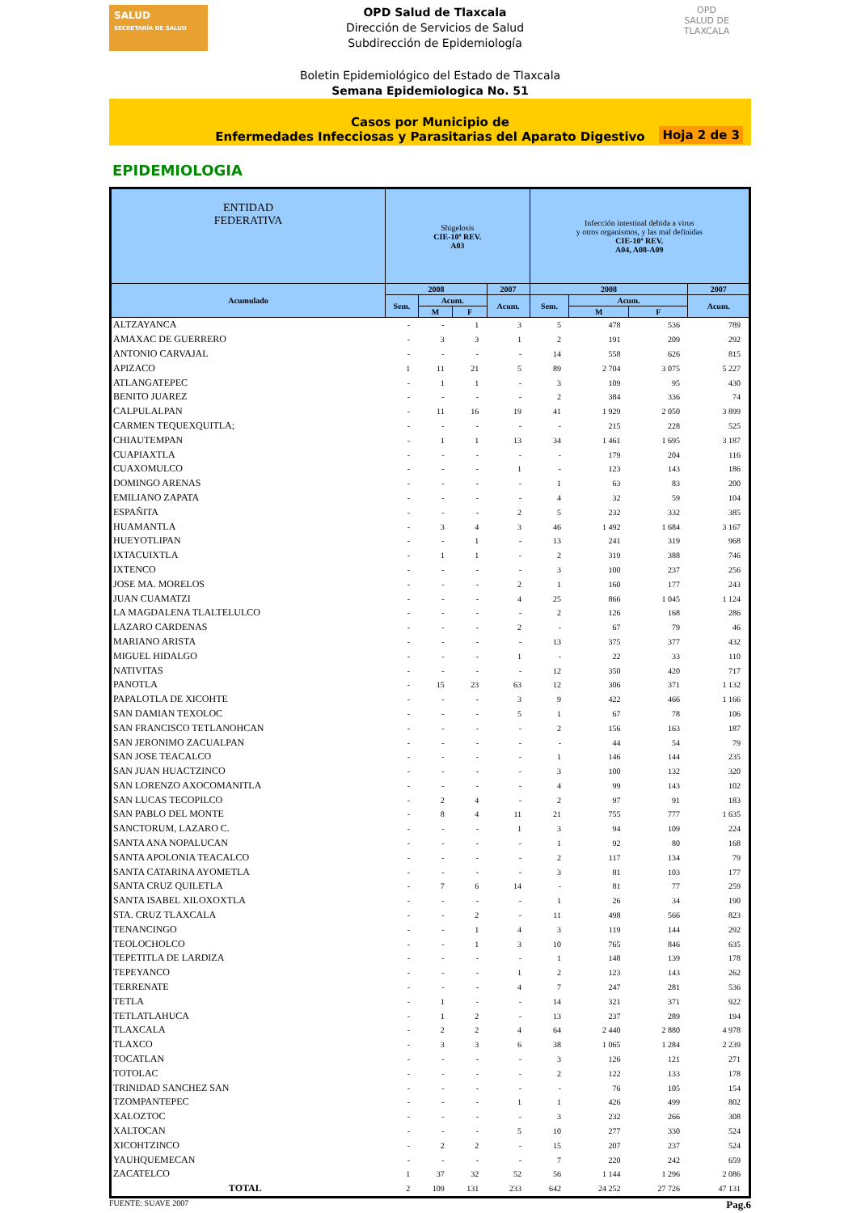SALUD
SECRETARÍA DE SALUD
OPD Salud de Tlaxcala
Dirección de Servicios de Salud
Subdirección de Epidemiología
OPD
SALUD DE TLAXCALA
Boletin Epidemiológico del Estado de Tlaxcala
Semana Epidemiologica No. 51
Casos por Municipio de
Enfermedades Infecciosas y Parasitarias del Aparato Digestivo
Hoja 2 de 3
EPIDEMIOLOGIA
| ENTIDAD FEDERATIVA | Shigelosis CIE-10ª REV. A03 | | | | Infección intestinal debida a virus y otros organismos, y las mal definidas CIE-10ª REV. A04, A08-A09 | | | |
| --- | --- | --- | --- | --- | --- | --- | --- | --- |
| Acumulado | 2008 | | | 2007 | 2008 | | | 2007 |
| | Sem. | Acum. | | Acum. | Sem. | Acum. | | Acum. |
| | | M | F | | | M | F | |
| ALTZAYANCA | - | - | 1 | 3 | 5 | 478 | 536 | 789 |
| AMAXAC DE GUERRERO | - | 3 | 3 | 1 | 2 | 191 | 209 | 292 |
| ANTONIO CARVAJAL | - | - | - | - | 14 | 558 | 626 | 815 |
| APIZACO | 1 | 11 | 21 | 5 | 89 | 2 704 | 3 075 | 5 227 |
| ATLANGATEPEC | - | 1 | 1 | - | 3 | 109 | 95 | 430 |
| BENITO JUAREZ | - | - | - | - | 2 | 384 | 336 | 74 |
| CALPULALPAN | - | 11 | 16 | 19 | 41 | 1 929 | 2 050 | 3 899 |
| CARMEN TEQUEXQUITLA; | - | - | - | - | - | 215 | 228 | 525 |
| CHIAUTEMPAN | - | 1 | 1 | 13 | 34 | 1 461 | 1 695 | 3 187 |
| CUAPIAXTLA | - | - | - | - | - | 179 | 204 | 116 |
| CUAXOMULCO | - | - | - | 1 | - | 123 | 143 | 186 |
| DOMINGO ARENAS | - | - | - | - | 1 | 63 | 83 | 200 |
| EMILIANO ZAPATA | - | - | - | - | 4 | 32 | 59 | 104 |
| ESPAÑITA | - | - | - | 2 | 5 | 232 | 332 | 385 |
| HUAMANTLA | - | 3 | 4 | 3 | 46 | 1 492 | 1 684 | 3 167 |
| HUEYOTLIPAN | - | - | 1 | - | 13 | 241 | 319 | 968 |
| IXTACUIXTLA | - | 1 | 1 | - | 2 | 319 | 388 | 746 |
| IXTENCO | - | - | - | - | 3 | 100 | 237 | 256 |
| JOSE MA. MORELOS | - | - | - | 2 | 1 | 160 | 177 | 243 |
| JUAN CUAMATZI | - | - | - | 4 | 25 | 866 | 1 045 | 1 124 |
| LA MAGDALENA TLALTELULCO | - | - | - | - | 2 | 126 | 168 | 286 |
| LAZARO CARDENAS | - | - | - | 2 | - | 67 | 79 | 46 |
| MARIANO ARISTA | - | - | - | - | 13 | 375 | 377 | 432 |
| MIGUEL HIDALGO | - | - | - | 1 | - | 22 | 33 | 110 |
| NATIVITAS | - | - | - | - | 12 | 350 | 420 | 717 |
| PANOTLA | - | 15 | 23 | 63 | 12 | 306 | 371 | 1 132 |
| PAPALOTLA DE XICOHTE | - | - | - | 3 | 9 | 422 | 466 | 1 166 |
| SAN DAMIAN TEXOLOC | - | - | - | 5 | 1 | 67 | 78 | 106 |
| SAN FRANCISCO TETLANOHCAN | - | - | - | - | 2 | 156 | 163 | 187 |
| SAN JERONIMO ZACUALPAN | - | - | - | - | - | 44 | 54 | 79 |
| SAN JOSE TEACALCO | - | - | - | - | 1 | 146 | 144 | 235 |
| SAN JUAN HUACTZINCO | - | - | - | - | 3 | 100 | 132 | 320 |
| SAN LORENZO AXOCOMANITLA | - | - | - | - | 4 | 99 | 143 | 102 |
| SAN LUCAS TECOPILCO | - | 2 | 4 | - | 2 | 97 | 91 | 183 |
| SAN PABLO DEL MONTE | - | 8 | 4 | 11 | 21 | 755 | 777 | 1 635 |
| SANCTORUM, LAZARO C. | - | - | - | 1 | 3 | 94 | 109 | 224 |
| SANTA ANA NOPALUCAN | - | - | - | - | 1 | 92 | 80 | 168 |
| SANTA APOLONIA TEACALCO | - | - | - | - | 2 | 117 | 134 | 79 |
| SANTA CATARINA AYOMETLA | - | - | - | - | 3 | 81 | 103 | 177 |
| SANTA CRUZ QUILETLA | - | 7 | 6 | 14 | - | 81 | 77 | 259 |
| SANTA ISABEL XILOXOXTLA | - | - | - | - | 1 | 26 | 34 | 190 |
| STA. CRUZ TLAXCALA | - | - | 2 | - | 11 | 498 | 566 | 823 |
| TENANCINGO | - | - | 1 | 4 | 3 | 119 | 144 | 292 |
| TEOLOCHOLCO | - | - | 1 | 3 | 10 | 765 | 846 | 635 |
| TEPETITLA DE LARDIZA | - | - | - | - | 1 | 148 | 139 | 178 |
| TEPEYANCO | - | - | - | 1 | 2 | 123 | 143 | 262 |
| TERRENATE | - | - | - | 4 | 7 | 247 | 281 | 536 |
| TETLA | - | 1 | - | - | 14 | 321 | 371 | 922 |
| TETLATLAHUCA | - | 1 | 2 | - | 13 | 237 | 289 | 194 |
| TLAXCALA | - | 2 | 2 | 4 | 64 | 2 440 | 2 880 | 4 978 |
| TLAXCO | - | 3 | 3 | 6 | 38 | 1 065 | 1 284 | 2 239 |
| TOCATLAN | - | - | - | - | 3 | 126 | 121 | 271 |
| TOTOLAC | - | - | - | - | 2 | 122 | 133 | 178 |
| TRINIDAD SANCHEZ SAN | - | - | - | - | - | 76 | 105 | 154 |
| TZOMPANTEPEC | - | - | - | 1 | 1 | 426 | 499 | 802 |
| XALOZTOC | - | - | - | - | 3 | 232 | 266 | 308 |
| XALTOCAN | - | - | - | 5 | 10 | 277 | 330 | 524 |
| XICOHTZINCO | - | 2 | 2 | - | 15 | 207 | 237 | 524 |
| YAUHQUEMECAN | - | - | - | - | 7 | 220 | 242 | 659 |
| ZACATELCO | 1 | 37 | 32 | 52 | 56 | 1 144 | 1 296 | 2 086 |
| TOTAL | 2 | 109 | 131 | 233 | 642 | 24 252 | 27 726 | 47 131 |
FUENTE: SUAVE 2007 Pag.6